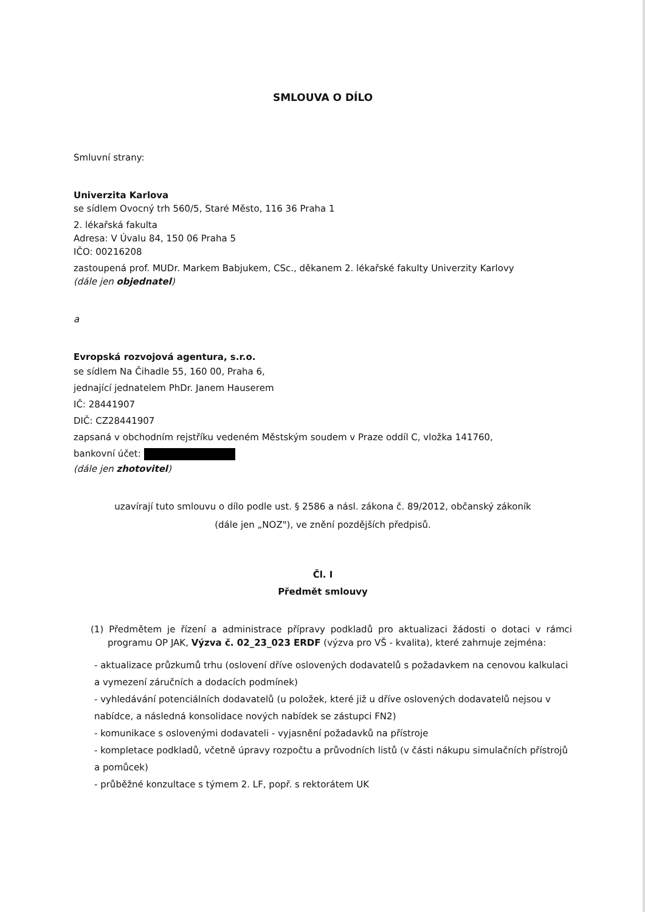SMLOUVA O DÍLO
Smluvní strany:
Univerzita Karlova
se sídlem Ovocný trh 560/5, Staré Město, 116 36 Praha 1
2. lékařská fakulta
Adresa: V Úvalu 84, 150 06 Praha 5
IČO: 00216208
zastoupená prof. MUDr. Markem Babjukem, CSc., děkanem 2. lékařské fakulty Univerzity Karlovy
(dále jen objednatel)
a
Evropská rozvojová agentura, s.r.o.
se sídlem Na Čihadle 55, 160 00, Praha 6,
jednající jednatelem PhDr. Janem Hauserem
IČ: 28441907
DIČ: CZ28441907
zapsaná v obchodním rejstříku vedeném Městským soudem v Praze oddíl C, vložka 141760,
bankovní účet:
(dále jen zhotovitel)
uzavírají tuto smlouvu o dílo podle ust. § 2586 a násl. zákona č. 89/2012, občanský zákoník
(dále jen „NOZ"), ve znění pozdějších předpisů.
Čl. I
Předmět smlouvy
(1) Předmětem je řízení a administrace přípravy podkladů pro aktualizaci žádosti o dotaci v rámci programu OP JAK, Výzva č. 02_23_023 ERDF (výzva pro VŠ - kvalita), které zahrnuje zejména:
- aktualizace průzkumů trhu (oslovení dříve oslovených dodavatelů s požadavkem na cenovou kalkulaci a vymezení záručních a dodacích podmínek)
- vyhledávání potenciálních dodavatelů (u položek, které již u dříve oslovených dodavatelů nejsou v nabídce, a následná konsolidace nových nabídek se zástupci FN2)
- komunikace s oslovenými dodavateli - vyjasnění požadavků na přístroje
- kompletace podkladů, včetně úpravy rozpočtu a průvodních listů (v části nákupu simulačních přístrojů a pomůcek)
- průběžné konzultace s týmem 2. LF, popř. s rektorátem UK